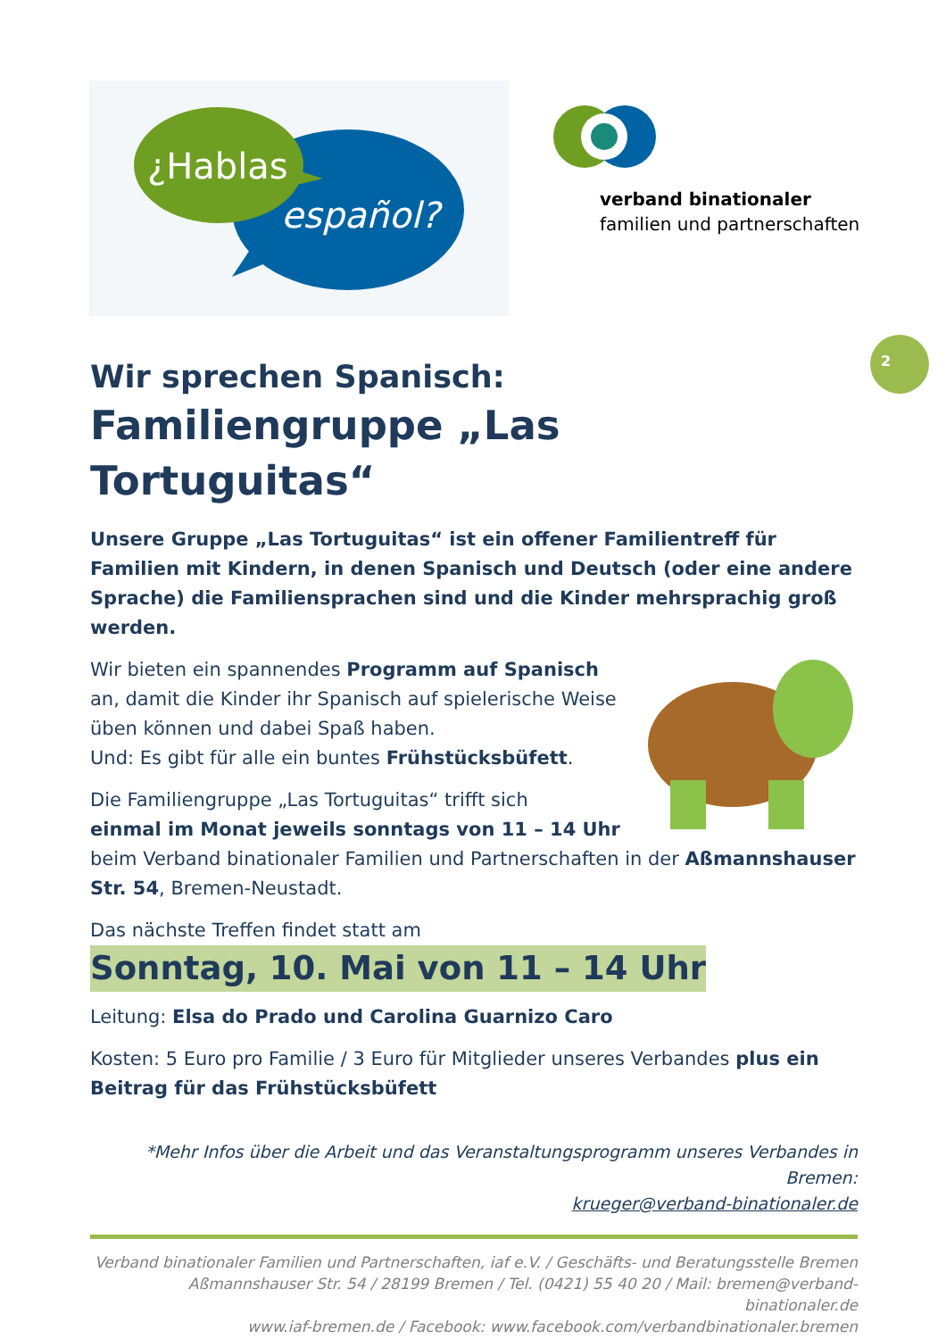¿Hablas
español?
verband binationaler
familien und partnerschaften
2
Wir sprechen Spanisch:
Familiengruppe „Las Tortuguitas“
Unsere Gruppe „Las Tortuguitas“ ist ein offener Familientreff für Familien mit Kindern, in denen Spanisch und Deutsch (oder eine andere Sprache) die Familiensprachen sind und die Kinder mehrsprachig groß werden.
Wir bieten ein spannendes Programm auf Spanisch an, damit die Kinder ihr Spanisch auf spielerische Weise üben können und dabei Spaß haben.
Und: Es gibt für alle ein buntes Frühstücksbüfett.
Die Familiengruppe „Las Tortuguitas“ trifft sich
einmal im Monat jeweils sonntags von 11 – 14 Uhr beim Verband binationaler Familien und Partnerschaften in der Aßmannshauser Str. 54, Bremen-Neustadt.
Das nächste Treffen findet statt am
Sonntag, 10. Mai von 11 – 14 Uhr
Leitung: Elsa do Prado und Carolina Guarnizo Caro
Kosten: 5 Euro pro Familie / 3 Euro für Mitglieder unseres Verbandes plus ein Beitrag für das Frühstücksbüfett
*Mehr Infos über die Arbeit und das Veranstaltungsprogramm unseres Verbandes in Bremen:
krueger@verband-binationaler.de
Verband binationaler Familien und Partnerschaften, iaf e.V. / Geschäfts- und Beratungsstelle Bremen
Aßmannshauser Str. 54 / 28199 Bremen / Tel. (0421) 55 40 20 / Mail: bremen@verband-binationaler.de
www.iaf-bremen.de / Facebook: www.facebook.com/verbandbinationaler.bremen